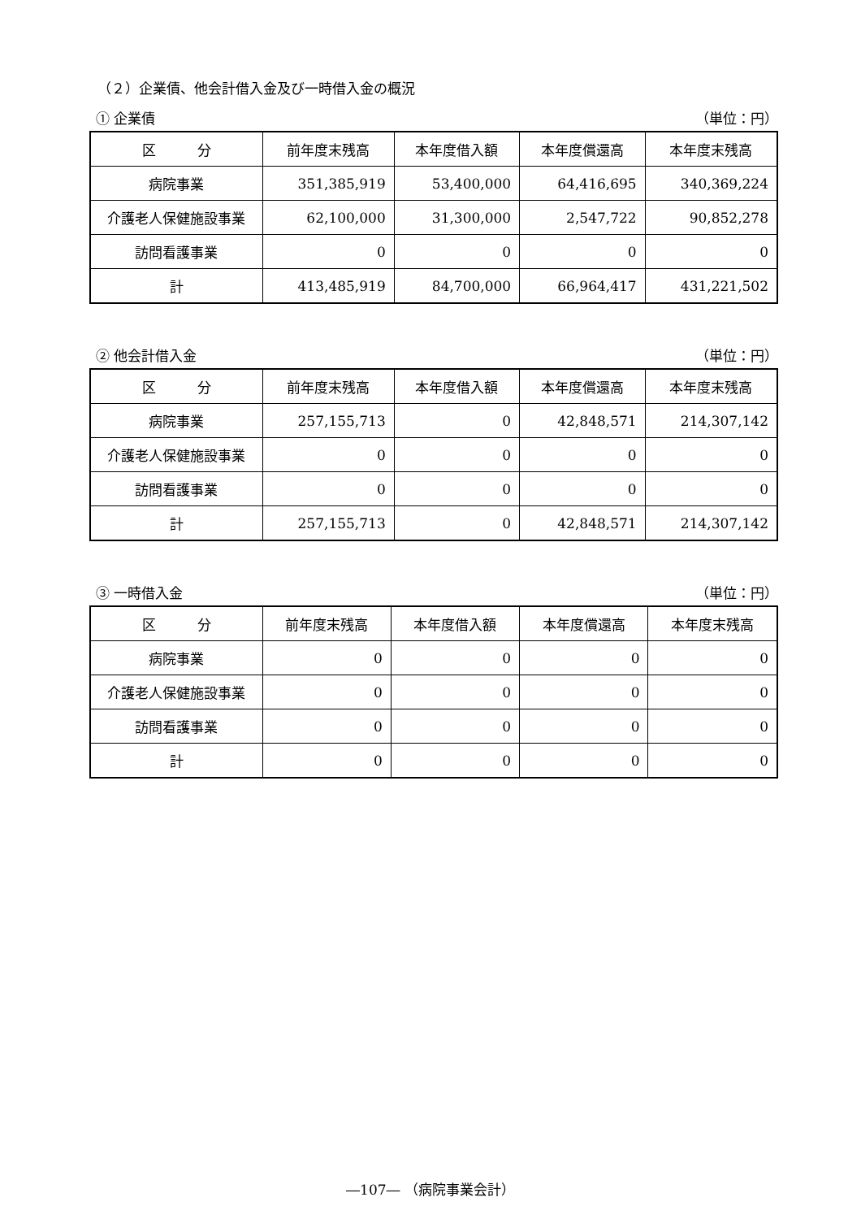（２）企業債、他会計借入金及び一時借入金の概況
① 企業債 （単位：円）
| 区 分 | 前年度末残高 | 本年度借入額 | 本年度償還高 | 本年度末残高 |
| --- | --- | --- | --- | --- |
| 病院事業 | 351,385,919 | 53,400,000 | 64,416,695 | 340,369,224 |
| 介護老人保健施設事業 | 62,100,000 | 31,300,000 | 2,547,722 | 90,852,278 |
| 訪問看護事業 | 0 | 0 | 0 | 0 |
| 計 | 413,485,919 | 84,700,000 | 66,964,417 | 431,221,502 |
② 他会計借入金 （単位：円）
| 区 分 | 前年度末残高 | 本年度借入額 | 本年度償還高 | 本年度末残高 |
| --- | --- | --- | --- | --- |
| 病院事業 | 257,155,713 | 0 | 42,848,571 | 214,307,142 |
| 介護老人保健施設事業 | 0 | 0 | 0 | 0 |
| 訪問看護事業 | 0 | 0 | 0 | 0 |
| 計 | 257,155,713 | 0 | 42,848,571 | 214,307,142 |
③ 一時借入金 （単位：円）
| 区 分 | 前年度末残高 | 本年度借入額 | 本年度償還高 | 本年度末残高 |
| --- | --- | --- | --- | --- |
| 病院事業 | 0 | 0 | 0 | 0 |
| 介護老人保健施設事業 | 0 | 0 | 0 | 0 |
| 訪問看護事業 | 0 | 0 | 0 | 0 |
| 計 | 0 | 0 | 0 | 0 |
―107― （病院事業会計）